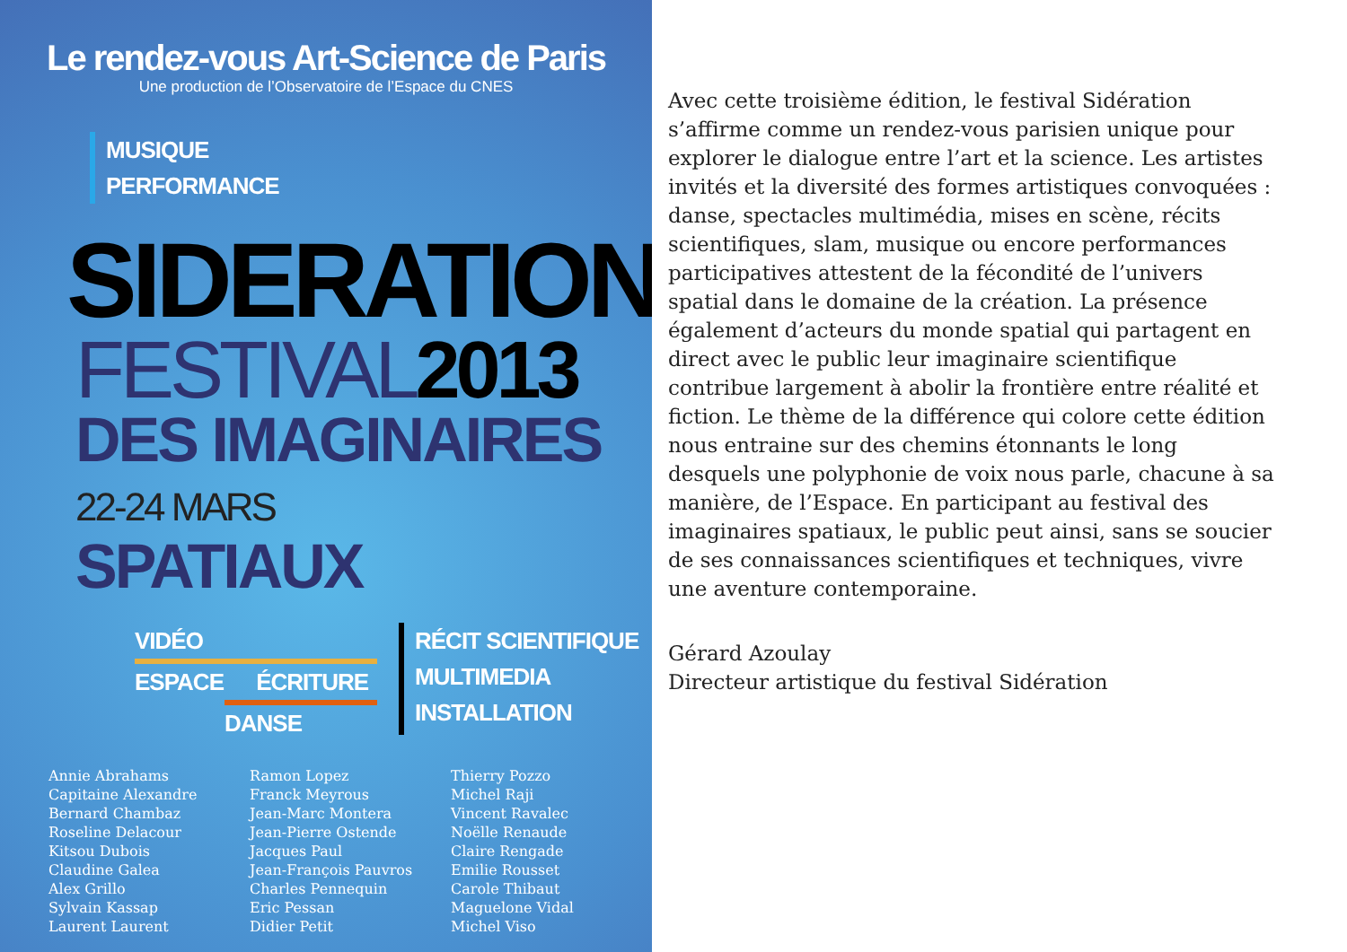Le rendez-vous Art-Science de Paris
Une production de l’Observatoire de l’Espace du CNES
MUSIQUE
PERFORMANCE
SIDERATION
FESTIVAL2013
DES IMAGINAIRES 22-24 MARS
SPATIAUX
VIDÉO
ESPACE ÉCRITURE
DANSE
RÉCIT SCIENTIFIQUE
MULTIMEDIA
INSTALLATION
Annie Abrahams
Capitaine Alexandre
Bernard Chambaz
Roseline Delacour
Kitsou Dubois
Claudine Galea
Alex Grillo
Sylvain Kassap
Laurent Laurent
Ramon Lopez
Franck Meyrous
Jean-Marc Montera
Jean-Pierre Ostende
Jacques Paul
Jean-François Pauvros
Charles Pennequin
Eric Pessan
Didier Petit
Thierry Pozzo
Michel Raji
Vincent Ravalec
Noëlle Renaude
Claire Rengade
Emilie Rousset
Carole Thibaut
Maguelone Vidal
Michel Viso
Avec cette troisième édition, le festival Sidération s’affirme comme un rendez-vous parisien unique pour explorer le dialogue entre l’art et la science. Les artistes invités et la diversité des formes artistiques convoquées : danse, spectacles multimédia, mises en scène, récits scientifiques, slam, musique ou encore performances participatives attestent de la fécondité de l’univers spatial dans le domaine de la création. La présence également d’acteurs du monde spatial qui partagent en direct avec le public leur imaginaire scientifique contribue largement à abolir la frontière entre réalité et fiction. Le thème de la différence qui colore cette édition nous entraine sur des chemins étonnants le long desquels une polyphonie de voix nous parle, chacune à sa manière, de l’Espace. En participant au festival des imaginaires spatiaux, le public peut ainsi, sans se soucier de ses connaissances scientifiques et techniques, vivre une aventure contemporaine.
Gérard Azoulay
Directeur artistique du festival Sidération